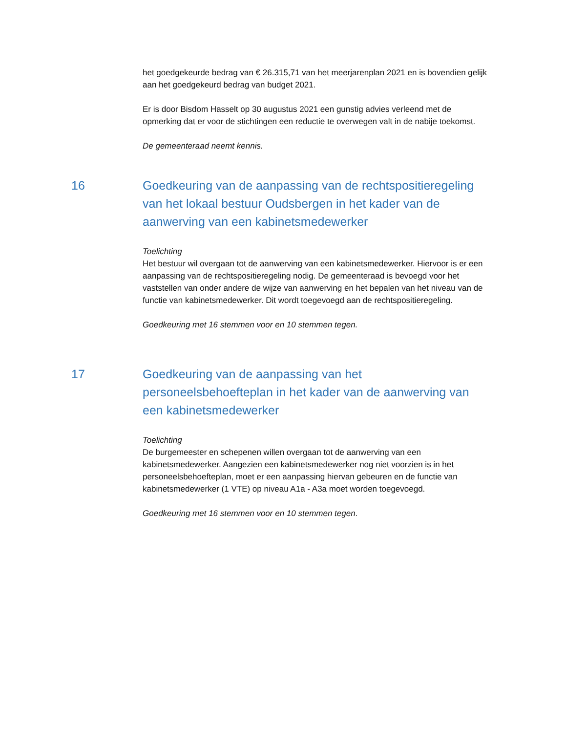het goedgekeurde bedrag van € 26.315,71 van het meerjarenplan 2021 en is bovendien gelijk aan het goedgekeurd bedrag van budget 2021.
Er is door Bisdom Hasselt op 30 augustus 2021 een gunstig advies verleend met de opmerking dat er voor de stichtingen een reductie te overwegen valt in de nabije toekomst.
De gemeenteraad neemt kennis.
16 Goedkeuring van de aanpassing van de rechtspositieregeling van het lokaal bestuur Oudsbergen in het kader van de aanwerving van een kabinetsmedewerker
Toelichting
Het bestuur wil overgaan tot de aanwerving van een kabinetsmedewerker. Hiervoor is er een aanpassing van de rechtspositieregeling nodig. De gemeenteraad is bevoegd voor het vaststellen van onder andere de wijze van aanwerving en het bepalen van het niveau van de functie van kabinetsmedewerker. Dit wordt toegevoegd aan de rechtspositieregeling.
Goedkeuring met 16 stemmen voor en 10 stemmen tegen.
17 Goedkeuring van de aanpassing van het personeelsbehoefteplan in het kader van de aanwerving van een kabinetsmedewerker
Toelichting
De burgemeester en schepenen willen overgaan tot de aanwerving van een kabinetsmedewerker. Aangezien een kabinetsmedewerker nog niet voorzien is in het personeelsbehoefteplan, moet er een aanpassing hiervan gebeuren en de functie van kabinetsmedewerker (1 VTE) op niveau A1a - A3a moet worden toegevoegd.
Goedkeuring met 16 stemmen voor en 10 stemmen tegen.